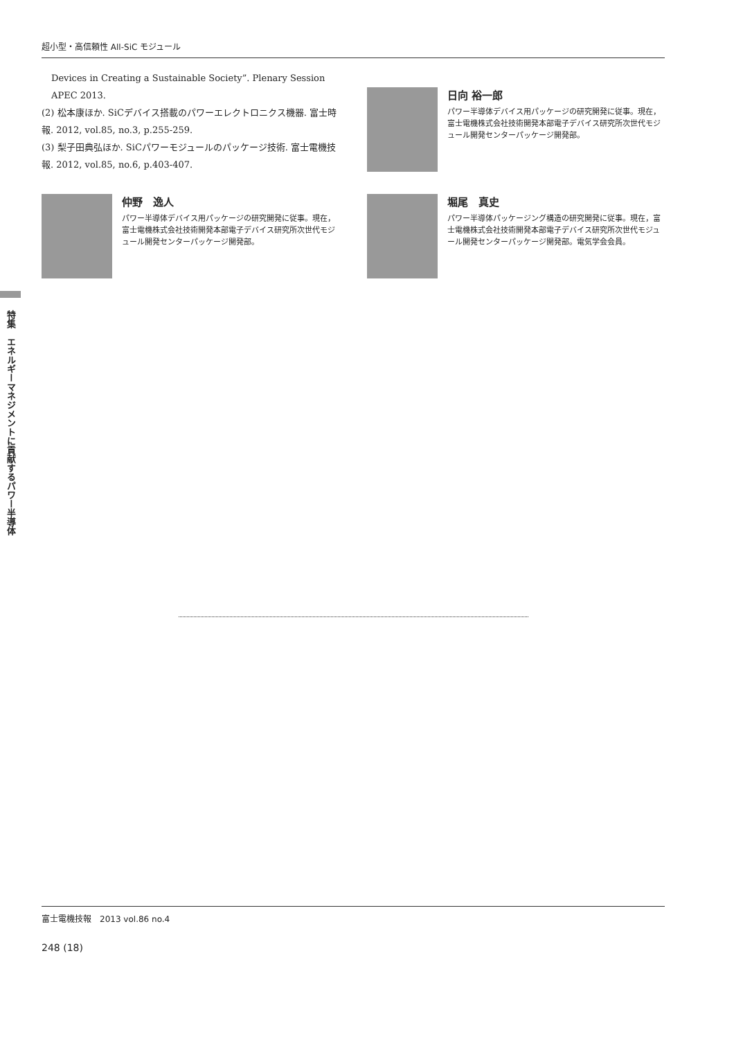超小型・高信頼性 All-SiC モジュール
Devices in Creating a Sustainable Society”. Plenary Session APEC 2013.
(2) 松本康ほか. SiCデバイス搭載のパワーエレクトロニクス機器. 富士時報. 2012, vol.85, no.3, p.255-259.
(3) 梨子田典弘ほか. SiCパワーモジュールのパッケージ技術. 富士電機技報. 2012, vol.85, no.6, p.403-407.
日向 裕一郎
パワー半導体デバイス用パッケージの研究開発に従事。現在，富士電機株式会社技術開発本部電子デバイス研究所次世代モジュール開発センターパッケージ開発部。
仲野　逸人
パワー半導体デバイス用パッケージの研究開発に従事。現在，富士電機株式会社技術開発本部電子デバイス研究所次世代モジュール開発センターパッケージ開発部。
堀尾　真史
パワー半導体パッケージング構造の研究開発に従事。現在，富士電機株式会社技術開発本部電子デバイス研究所次世代モジュール開発センターパッケージ開発部。電気学会会員。
特集　エネルギーマネジメントに貢献するパワー半導体
富士電機技報　2013 vol.86 no.4
248 (18)